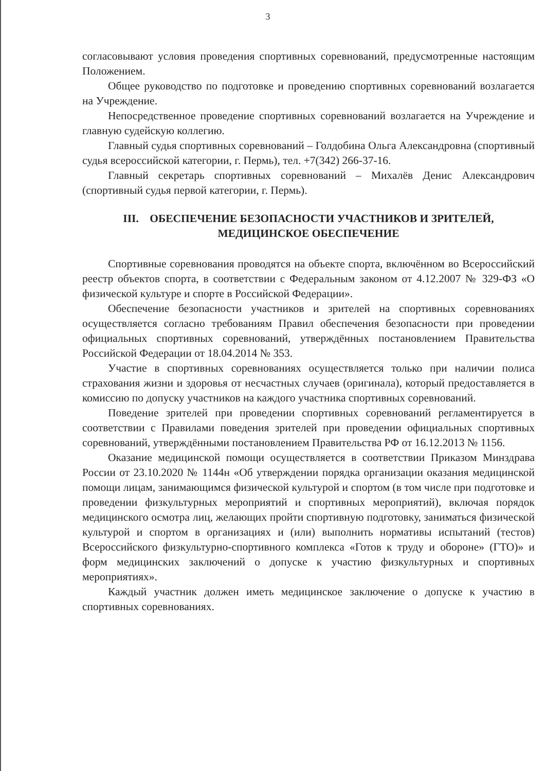3
согласовывают условия проведения спортивных соревнований, предусмотренные настоящим Положением.
Общее руководство по подготовке и проведению спортивных соревнований возлагается на Учреждение.
Непосредственное проведение спортивных соревнований возлагается на Учреждение и главную судейскую коллегию.
Главный судья спортивных соревнований – Голдобина Ольга Александровна (спортивный судья всероссийской категории, г. Пермь), тел. +7(342) 266-37-16.
Главный секретарь спортивных соревнований – Михалёв Денис Александрович (спортивный судья первой категории, г. Пермь).
III. ОБЕСПЕЧЕНИЕ БЕЗОПАСНОСТИ УЧАСТНИКОВ И ЗРИТЕЛЕЙ,
МЕДИЦИНСКОЕ ОБЕСПЕЧЕНИЕ
Спортивные соревнования проводятся на объекте спорта, включённом во Всероссийский реестр объектов спорта, в соответствии с Федеральным законом от 4.12.2007 № 329-ФЗ «О физической культуре и спорте в Российской Федерации».
Обеспечение безопасности участников и зрителей на спортивных соревнованиях осуществляется согласно требованиям Правил обеспечения безопасности при проведении официальных спортивных соревнований, утверждённых постановлением Правительства Российской Федерации от 18.04.2014 № 353.
Участие в спортивных соревнованиях осуществляется только при наличии полиса страхования жизни и здоровья от несчастных случаев (оригинала), который предоставляется в комиссию по допуску участников на каждого участника спортивных соревнований.
Поведение зрителей при проведении спортивных соревнований регламентируется в соответствии с Правилами поведения зрителей при проведении официальных спортивных соревнований, утверждёнными постановлением Правительства РФ от 16.12.2013 № 1156.
Оказание медицинской помощи осуществляется в соответствии Приказом Минздрава России от 23.10.2020 № 1144н «Об утверждении порядка организации оказания медицинской помощи лицам, занимающимся физической культурой и спортом (в том числе при подготовке и проведении физкультурных мероприятий и спортивных мероприятий), включая порядок медицинского осмотра лиц, желающих пройти спортивную подготовку, заниматься физической культурой и спортом в организациях и (или) выполнить нормативы испытаний (тестов) Всероссийского физкультурно-спортивного комплекса «Готов к труду и обороне» (ГТО)» и форм медицинских заключений о допуске к участию физкультурных и спортивных мероприятиях».
Каждый участник должен иметь медицинское заключение о допуске к участию в спортивных соревнованиях.